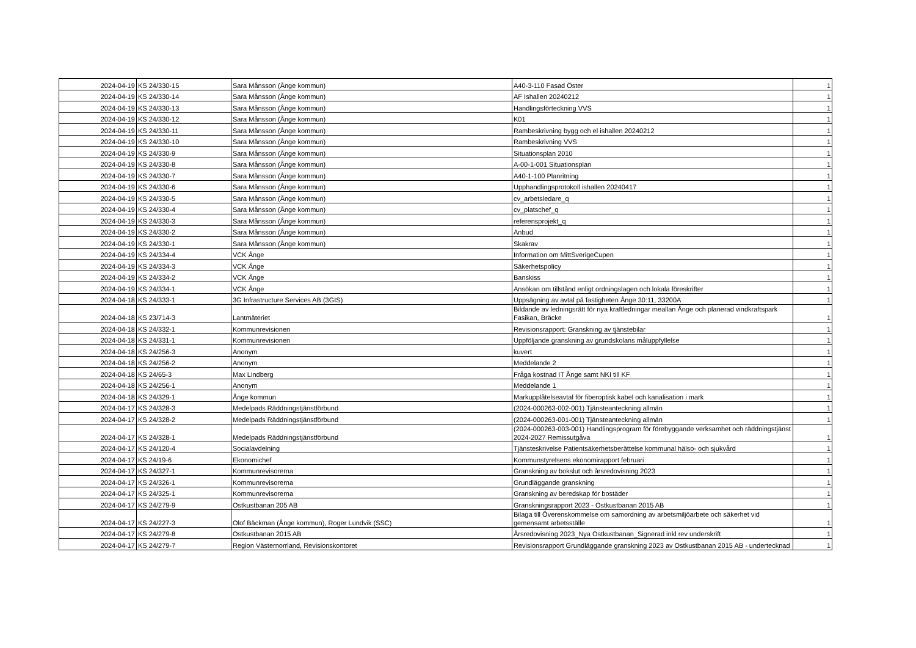| 2024-04-19 | KS 24/330-15 | Sara Månsson (Ånge kommun) | A40-3-110 Fasad Öster | 1 |
| 2024-04-19 | KS 24/330-14 | Sara Månsson (Ånge kommun) | AF Ishallen 20240212 | 1 |
| 2024-04-19 | KS 24/330-13 | Sara Månsson (Ånge kommun) | Handlingsförteckning VVS | 1 |
| 2024-04-19 | KS 24/330-12 | Sara Månsson (Ånge kommun) | K01 | 1 |
| 2024-04-19 | KS 24/330-11 | Sara Månsson (Ånge kommun) | Rambeskrivning bygg och el ishallen 20240212 | 1 |
| 2024-04-19 | KS 24/330-10 | Sara Månsson (Ånge kommun) | Rambeskrivning VVS | 1 |
| 2024-04-19 | KS 24/330-9 | Sara Månsson (Ånge kommun) | Situationsplan 2010 | 1 |
| 2024-04-19 | KS 24/330-8 | Sara Månsson (Ånge kommun) | A-00-1-001 Situationsplan | 1 |
| 2024-04-19 | KS 24/330-7 | Sara Månsson (Ånge kommun) | A40-1-100 Planritning | 1 |
| 2024-04-19 | KS 24/330-6 | Sara Månsson (Ånge kommun) | Upphandlingsprotokoll ishallen 20240417 | 1 |
| 2024-04-19 | KS 24/330-5 | Sara Månsson (Ånge kommun) | cv_arbetsledare_q | 1 |
| 2024-04-19 | KS 24/330-4 | Sara Månsson (Ånge kommun) | cv_platschef_q | 1 |
| 2024-04-19 | KS 24/330-3 | Sara Månsson (Ånge kommun) | referensprojekt_q | 1 |
| 2024-04-19 | KS 24/330-2 | Sara Månsson (Ånge kommun) | Anbud | 1 |
| 2024-04-19 | KS 24/330-1 | Sara Månsson (Ånge kommun) | Skakrav | 1 |
| 2024-04-19 | KS 24/334-4 | VCK Ånge | Information om MittSverigeCupen | 1 |
| 2024-04-19 | KS 24/334-3 | VCK Ånge | Säkerhetspolicy | 1 |
| 2024-04-19 | KS 24/334-2 | VCK Ånge | Banskiss | 1 |
| 2024-04-19 | KS 24/334-1 | VCK Ånge | Ansökan om tillstånd enligt ordningslagen och lokala föreskrifter | 1 |
| 2024-04-18 | KS 24/333-1 | 3G Infrastructure Services AB (3GIS) | Uppsägning av avtal på fastigheten Ånge 30:11, 33200A | 1 |
| 2024-04-18 | KS 23/714-3 | Lantmäteriet | Bildande av ledningsrätt för nya kraftledningar meallan Ånge och planerad vindkraftspark Fasikan, Bräcke | 1 |
| 2024-04-18 | KS 24/332-1 | Kommunrevisionen | Revisionsrapport: Granskning av tjänstebilar | 1 |
| 2024-04-18 | KS 24/331-1 | Kommunrevisionen | Uppföljande granskning av grundskolans måluppfyllelse | 1 |
| 2024-04-18 | KS 24/256-3 | Anonym | kuvert | 1 |
| 2024-04-18 | KS 24/256-2 | Anonym | Meddelande 2 | 1 |
| 2024-04-18 | KS 24/65-3 | Max Lindberg | Fråga kostnad IT Ånge samt NKI till KF | 1 |
| 2024-04-18 | KS 24/256-1 | Anonym | Meddelande 1 | 1 |
| 2024-04-18 | KS 24/329-1 | Ånge kommun | Markupplåtelseavtal för fiberoptisk kabel och kanalisation i mark | 1 |
| 2024-04-17 | KS 24/328-3 | Medelpads Räddningstjänstförbund | (2024-000263-002-001) Tjänsteanteckning allmän | 1 |
| 2024-04-17 | KS 24/328-2 | Medelpads Räddningstjänstförbund | (2024-000263-001-001) Tjänsteanteckning allmän | 1 |
| 2024-04-17 | KS 24/328-1 | Medelpads Räddningstjänstförbund | (2024-000263-003-001) Handlingsprogram för förebyggande verksamhet och räddningstjänst 2024-2027 Remissutgåva | 1 |
| 2024-04-17 | KS 24/120-4 | Socialavdelning | Tjänsteskrivelse Patientsäkerhetsberättelse kommunal hälso- och sjukvård | 1 |
| 2024-04-17 | KS 24/19-6 | Ekonomichef | Kommunstyrelsens ekonomirapport februari | 1 |
| 2024-04-17 | KS 24/327-1 | Kommunrevisorerna | Granskning av bokslut och årsredovisning 2023 | 1 |
| 2024-04-17 | KS 24/326-1 | Kommunrevisorerna | Grundläggande granskning | 1 |
| 2024-04-17 | KS 24/325-1 | Kommunrevisorerna | Granskning av beredskap för bostäder | 1 |
| 2024-04-17 | KS 24/279-9 | Ostkustbanan 205 AB | Granskningsrapport 2023 - Ostkustbanan 2015 AB | 1 |
| 2024-04-17 | KS 24/227-3 | Olof Bäckman (Ånge kommun), Roger Lundvik (SSC) | Bilaga till Överenskommelse om samordning av arbetsmiljöarbete och säkerhet vid gemensamt arbetsställe | 1 |
| 2024-04-17 | KS 24/279-8 | Ostkustbanan 2015 AB | Årsredovisning 2023_Nya Ostkustbanan_Signerad inkl rev underskrift | 1 |
| 2024-04-17 | KS 24/279-7 | Region Västernorrland, Revisionskontoret | Revisionsrapport Grundläggande granskning 2023 av Ostkustbanan 2015 AB - undertecknad | 1 |